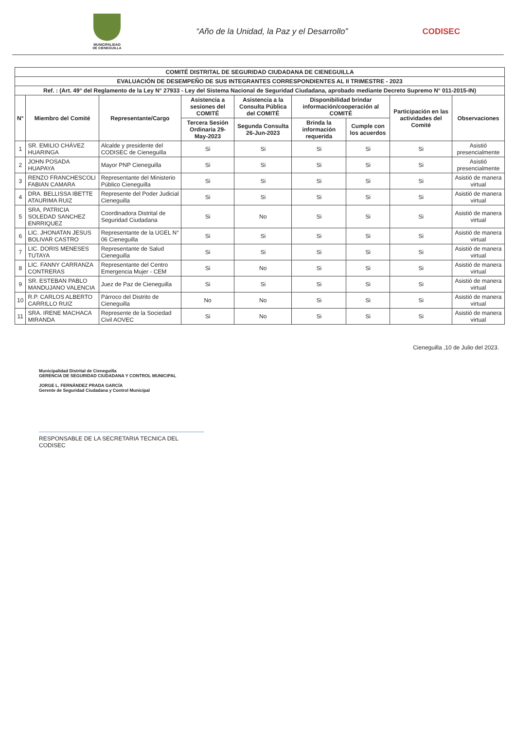MUNICIPALIDAD DE CIENEGUILLA
“Año de la Unidad, la Paz y el Desarrollo”
CODISEC
| COMITÉ DISTRITAL DE SEGURIDAD CIUDADANA DE CIENEGUILLA | | | | | | | | |
| --- | --- | --- | --- | --- | --- | --- | --- | --- |
| EVALUACIÓN DE DESEMPEÑO DE SUS INTEGRANTES CORRESPONDIENTES AL II TRIMESTRE - 2023 | | | | | | | | |
| Ref. : (Art. 49° del Reglamento de la Ley N° 27933 - Ley del Sistema Nacional de Seguridad Ciudadana, aprobado mediante Decreto Supremo N° 011-2015-IN) | | | | | | | | |
| N° | Miembro del Comité | Representante/Cargo | Asistencia a sesiones del COMITÉ | Asistencia a la Consulta Pública del COMITÉ | Disponibilidad brindar información/cooperación al COMITÉ | | Participación en las actividades del Comité | Observaciones |
| | | | Tercera Sesión Ordinaria 29-May-2023 | Segunda Consulta 26-Jun-2023 | Brinda la información requerida | Cumple con los acuerdos | | |
| 1 | SR. EMILIO CHÁVEZ HUARINGA | Alcalde y presidente del CODISEC de Cieneguilla | Si | Si | Si | Si | Si | Asistió presencialmente |
| 2 | JOHN POSADA HUAPAYA | Mayor PNP Cieneguilla | Si | Si | Si | Si | Si | Asistió presencialmente |
| 3 | RENZO FRANCHESCOLI FABIAN CAMARA | Representante del Ministerio Público Cieneguilla | Si | Si | Si | Si | Si | Asistió de manera virtual |
| 4 | DRA. BELLISSA IBETTE ATAURIMA RUIZ | Represente del Poder Judicial Cieneguilla | Si | Si | Si | Si | Si | Asistió de manera virtual |
| 5 | SRA, PATRICIA SOLEDAD SANCHEZ ENRRIQUEZ | Coordinadora Distrital de Seguridad Ciudadana | Si | No | Si | Si | Si | Asistió de manera virtual |
| 6 | LIC. JHONATAN JESUS BOLIVAR CASTRO | Representante de la UGEL N° 06 Cieneguilla | Si | Si | Si | Si | Si | Asistió de manera virtual |
| 7 | LIC. DORIS MENESES TUTAYA | Representante de Salud Cieneguilla | Si | Si | Si | Si | Si | Asistió de manera virtual |
| 8 | LIC. FANNY CARRANZA CONTRERAS | Representante del Centro Emergencia Mujer - CEM | Si | No | Si | Si | Si | Asistió de manera virtual |
| 9 | SR. ESTEBAN PABLO MANDUJANO VALENCIA | Juez de Paz de Cieneguilla | Si | Si | Si | Si | Si | Asistió de manera virtual |
| 10 | R.P. CARLOS ALBERTO CARRILLO RUIZ | Párroco del Distrito de Cieneguilla | No | No | Si | Si | Si | Asistió de manera virtual |
| 11 | SRA. IRENE MACHACA MIRANDA | Represente de la Sociedad Civil AOVEC | Si | No | Si | Si | Si | Asistió de manera virtual |
Municipalidad Distrital de Cieneguilla
GERENCIA DE SEGURIDAD CIUDADANA Y CONTROL MUNICIPAL
JORGE L. FERNÁNDEZ PRADA GARCÍA
Gerente de Seguridad Ciudadana y Control Municipal
RESPONSABLE DE LA SECRETARIA TECNICA DEL CODISEC
Cieneguilla ,10 de Julio del 2023.